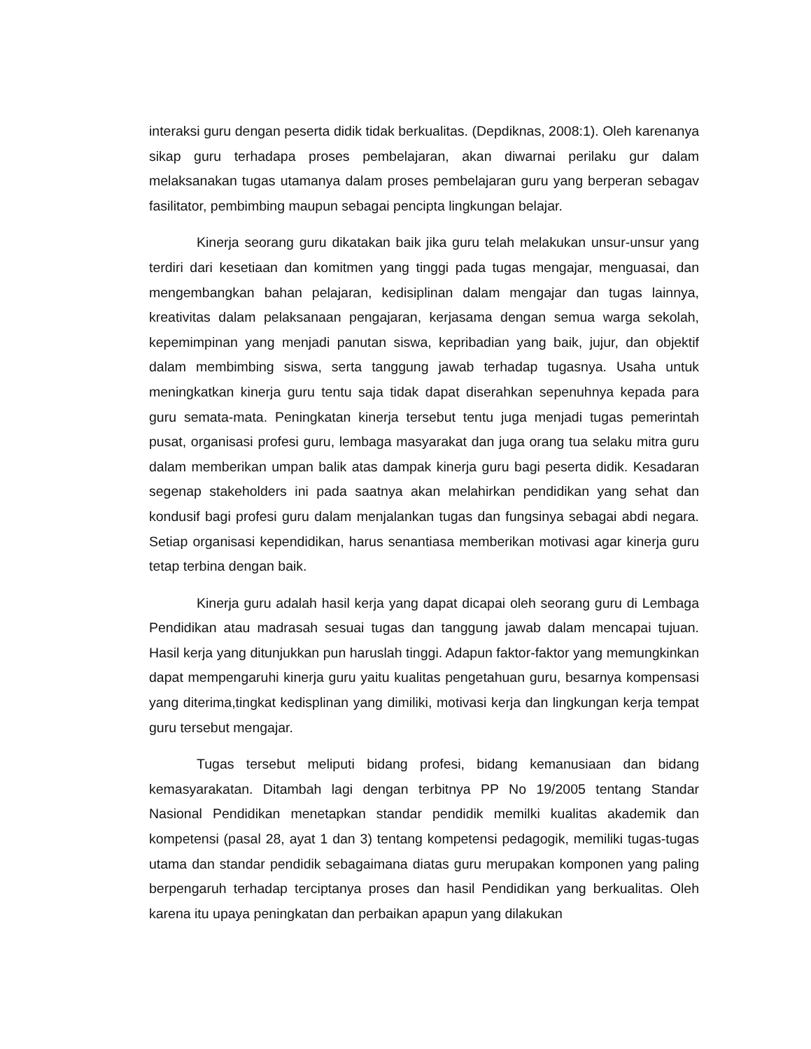interaksi guru dengan peserta didik tidak berkualitas. (Depdiknas, 2008:1). Oleh karenanya sikap guru terhadapa proses pembelajaran, akan diwarnai perilaku gur dalam melaksanakan tugas utamanya dalam proses pembelajaran guru yang berperan sebagav fasilitator, pembimbing maupun sebagai pencipta lingkungan belajar.
Kinerja seorang guru dikatakan baik jika guru telah melakukan unsur-unsur yang terdiri dari kesetiaan dan komitmen yang tinggi pada tugas mengajar, menguasai, dan mengembangkan bahan pelajaran, kedisiplinan dalam mengajar dan tugas lainnya, kreativitas dalam pelaksanaan pengajaran, kerjasama dengan semua warga sekolah, kepemimpinan yang menjadi panutan siswa, kepribadian yang baik, jujur, dan objektif dalam membimbing siswa, serta tanggung jawab terhadap tugasnya. Usaha untuk meningkatkan kinerja guru tentu saja tidak dapat diserahkan sepenuhnya kepada para guru semata-mata. Peningkatan kinerja tersebut tentu juga menjadi tugas pemerintah pusat, organisasi profesi guru, lembaga masyarakat dan juga orang tua selaku mitra guru dalam memberikan umpan balik atas dampak kinerja guru bagi peserta didik. Kesadaran segenap stakeholders ini pada saatnya akan melahirkan pendidikan yang sehat dan kondusif bagi profesi guru dalam menjalankan tugas dan fungsinya sebagai abdi negara. Setiap organisasi kependidikan, harus senantiasa memberikan motivasi agar kinerja guru tetap terbina dengan baik.
Kinerja guru adalah hasil kerja yang dapat dicapai oleh seorang guru di Lembaga Pendidikan atau madrasah sesuai tugas dan tanggung jawab dalam mencapai tujuan. Hasil kerja yang ditunjukkan pun haruslah tinggi. Adapun faktor-faktor yang memungkinkan dapat mempengaruhi kinerja guru yaitu kualitas pengetahuan guru, besarnya kompensasi yang diterima,tingkat kedisplinan yang dimiliki, motivasi kerja dan lingkungan kerja tempat guru tersebut mengajar.
Tugas tersebut meliputi bidang profesi, bidang kemanusiaan dan bidang kemasyarakatan. Ditambah lagi dengan terbitnya PP No 19/2005 tentang Standar Nasional Pendidikan menetapkan standar pendidik memilki kualitas akademik dan kompetensi (pasal 28, ayat 1 dan 3) tentang kompetensi pedagogik, memiliki tugas-tugas utama dan standar pendidik sebagaimana diatas guru merupakan komponen yang paling berpengaruh terhadap terciptanya proses dan hasil Pendidikan yang berkualitas. Oleh karena itu upaya peningkatan dan perbaikan apapun yang dilakukan